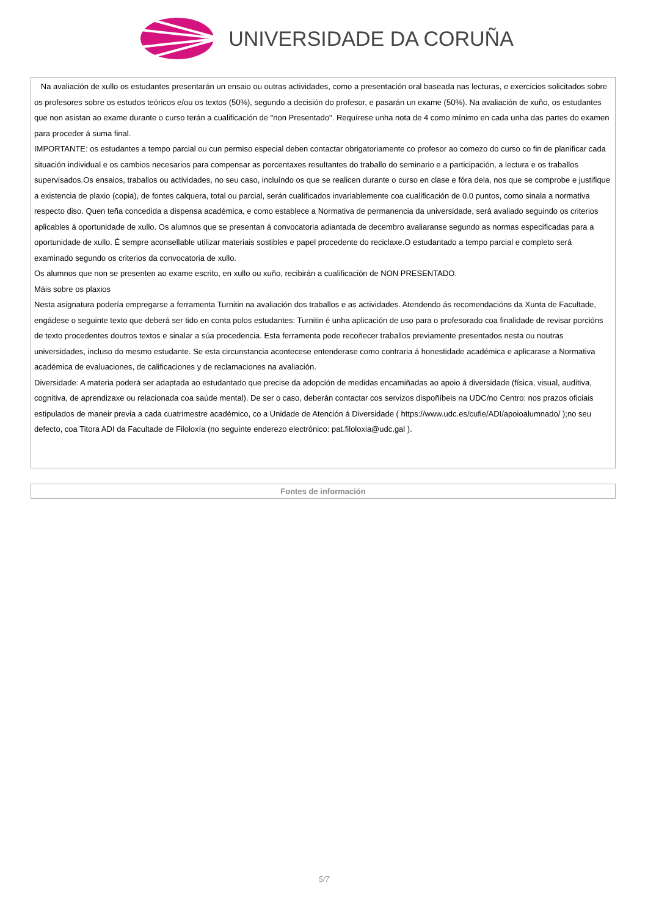UNIVERSIDADE DA CORUÑA
| Na avaliación de xullo os estudantes presentarán un ensaio ou outras actividades, como a presentación oral baseada nas lecturas, e exercicios solicitados sobre os profesores sobre os estudos teóricos e/ou os textos (50%), segundo a decisión do profesor, e pasarán un exame (50%). Na avaliación de xuño, os estudantes que non asistan ao exame durante o curso terán a cualificación de "non Presentado". Requírese unha nota de 4 como mínimo en cada unha das partes do examen para proceder á suma final. IMPORTANTE: os estudantes a tempo parcial ou cun permiso especial deben contactar obrigatoriamente co profesor ao comezo do curso co fin de planificar cada situación individual e os cambios necesarios para compensar as porcentaxes resultantes do traballo do seminario e a participación, a lectura e os traballos supervisados.Os ensaios, traballos ou actividades, no seu caso, incluíndo os que se realicen durante o curso en clase e fóra dela, nos que se comprobe e justifique a existencia de plaxio (copia), de fontes calquera, total ou parcial, serán cualificados invariablemente coa cualificación de 0.0 puntos, como sinala a normativa respecto diso. Quen teña concedida a dispensa académica, e como establece a Normativa de permanencia da universidade, será avaliado seguindo os criterios aplicables á oportunidade de xullo. Os alumnos que se presentan á convocatoria adiantada de decembro avaliaranse segundo as normas especificadas para a oportunidade de xullo. É sempre aconsellable utilizar materiais sostibles e papel procedente do reciclaxe.O estudantado a tempo parcial e completo será examinado segundo os criterios da convocatoria de xullo. Os alumnos que non se presenten ao exame escrito, en xullo ou xuño, recibirán a cualificación de NON PRESENTADO. Máis sobre os plaxios Nesta asignatura podería empregarse a ferramenta Turnitin na avaliación dos traballos e as actividades. Atendendo ás recomendacións da Xunta de Facultade, engádese o seguinte texto que deberá ser tido en conta polos estudantes: Turnitin é unha aplicación de uso para o profesorado coa finalidade de revisar porcións de texto procedentes doutros textos e sinalar a súa procedencia. Esta ferramenta pode recoñecer traballos previamente presentados nesta ou noutras universidades, incluso do mesmo estudante. Se esta circunstancia acontecese entenderase como contraria á honestidade académica e aplicarase a Normativa académica de evaluaciones, de calificaciones y de reclamaciones na avaliación. Diversidade: A materia poderá ser adaptada ao estudantado que precise da adopción de medidas encamiñadas ao apoio á diversidade (física, visual, auditiva, cognitiva, de aprendizaxe ou relacionada coa saúde mental). De ser o caso, deberán contactar cos servizos dispoñíbeis na UDC/no Centro: nos prazos oficiais estipulados de maneir previa a cada cuatrimestre académico, co a Unidade de Atención á Diversidade ( https://www.udc.es/cufie/ADI/apoioalumnado/ );no seu defecto, coa Titora ADI da Facultade de Filoloxía (no seguinte enderezo electrónico: pat.filoloxia@udc.gal ). |
| Fontes de información |
| --- |
5/7